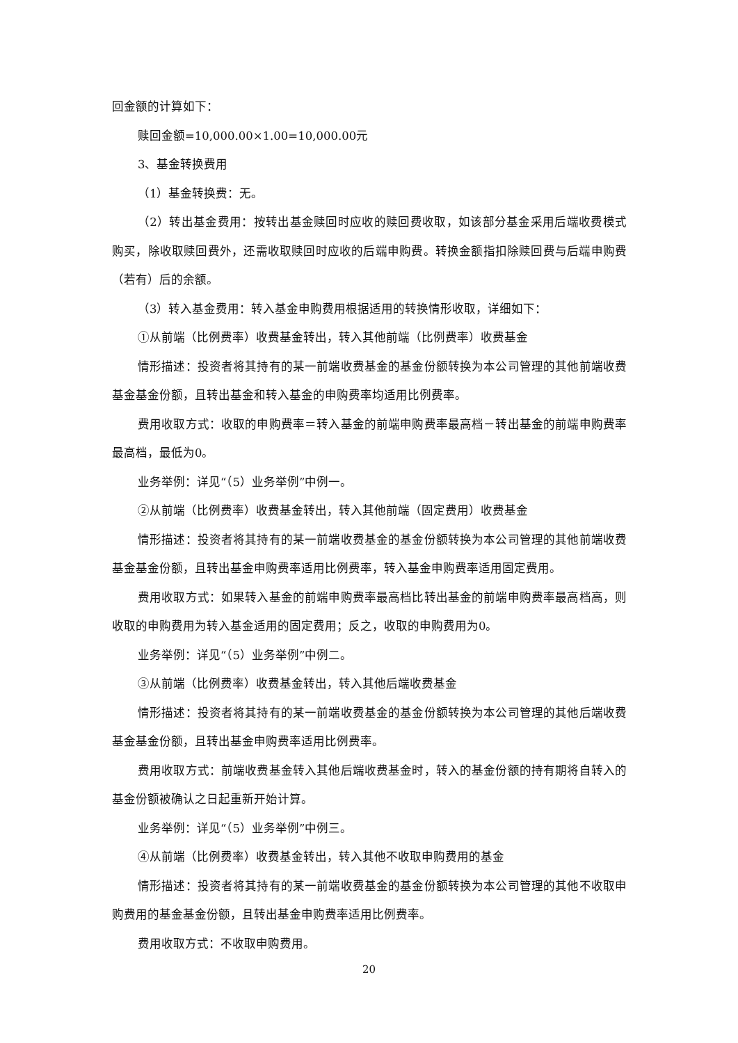回金额的计算如下：
赎回金额=10,000.00×1.00=10,000.00元
3、基金转换费用
（1）基金转换费：无。
（2）转出基金费用：按转出基金赎回时应收的赎回费收取，如该部分基金采用后端收费模式购买，除收取赎回费外，还需收取赎回时应收的后端申购费。转换金额指扣除赎回费与后端申购费（若有）后的余额。
（3）转入基金费用：转入基金申购费用根据适用的转换情形收取，详细如下：
①从前端（比例费率）收费基金转出，转入其他前端（比例费率）收费基金
情形描述：投资者将其持有的某一前端收费基金的基金份额转换为本公司管理的其他前端收费基金基金份额，且转出基金和转入基金的申购费率均适用比例费率。
费用收取方式：收取的申购费率＝转入基金的前端申购费率最高档－转出基金的前端申购费率最高档，最低为0。
业务举例：详见“（5）业务举例”中例一。
②从前端（比例费率）收费基金转出，转入其他前端（固定费用）收费基金
情形描述：投资者将其持有的某一前端收费基金的基金份额转换为本公司管理的其他前端收费基金基金份额，且转出基金申购费率适用比例费率，转入基金申购费率适用固定费用。
费用收取方式：如果转入基金的前端申购费率最高档比转出基金的前端申购费率最高档高，则收取的申购费用为转入基金适用的固定费用；反之，收取的申购费用为0。
业务举例：详见“（5）业务举例”中例二。
③从前端（比例费率）收费基金转出，转入其他后端收费基金
情形描述：投资者将其持有的某一前端收费基金的基金份额转换为本公司管理的其他后端收费基金基金份额，且转出基金申购费率适用比例费率。
费用收取方式：前端收费基金转入其他后端收费基金时，转入的基金份额的持有期将自转入的基金份额被确认之日起重新开始计算。
业务举例：详见“（5）业务举例”中例三。
④从前端（比例费率）收费基金转出，转入其他不收取申购费用的基金
情形描述：投资者将其持有的某一前端收费基金的基金份额转换为本公司管理的其他不收取申购费用的基金基金份额，且转出基金申购费率适用比例费率。
费用收取方式：不收取申购费用。
20